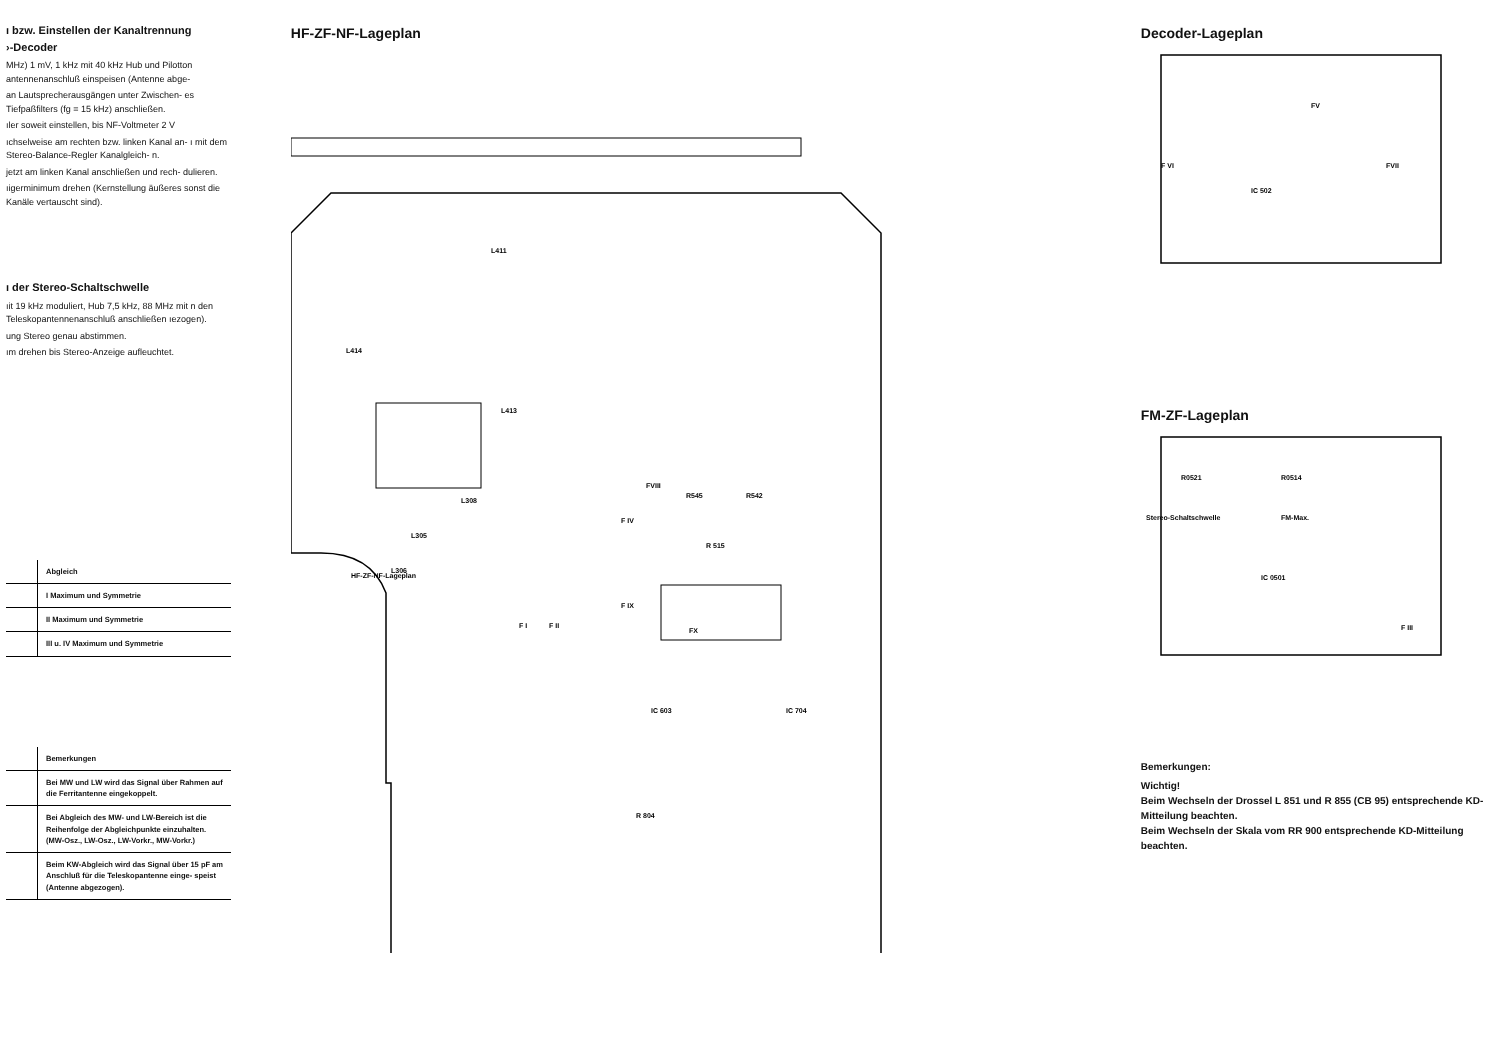ı bzw. Einstellen der Kanaltrennung
›-Decoder
MHz) 1 mV, 1 kHz mit 40 kHz Hub und Pilotton antennenanschluß einspeisen (Antenne abge-
an Lautsprecherausgängen unter Zwischen- es Tiefpaßfilters (fg = 15 kHz) anschließen.
ıler soweit einstellen, bis NF-Voltmeter 2 V
ıchselweise am rechten bzw. linken Kanal an- ı mit dem Stereo-Balance-Regler Kanalgleich- n.
jetzt am linken Kanal anschließen und rech- dulieren.
ıigerminimum drehen (Kernstellung äußeres sonst die Kanäle vertauscht sind).
ı der Stereo-Schaltschwelle
ıit 19 kHz moduliert, Hub 7,5 kHz, 88 MHz mit n den Teleskopantennenanschluß anschließen ıezogen).
ung Stereo genau abstimmen.
ım drehen bis Stereo-Anzeige aufleuchtet.
| | Abgleich |
| --- | --- |
| | I Maximum und Symmetrie |
| | II Maximum und Symmetrie |
| | III u. IV Maximum und Symmetrie |
| | Bemerkungen |
| --- | --- |
| | Bei MW und LW wird das Signal über Rahmen auf die Ferritantenne eingekoppelt. |
| | Bei Abgleich des MW- und LW-Bereich ist die Reihenfolge der Abgleichpunkte einzuhalten. (MW-Osz., LW-Osz., LW-Vorkr., MW-Vorkr.) |
| | Beim KW-Abgleich wird das Signal über 15 pF am Anschluß für die Teleskopantenne einge- speist (Antenne abgezogen). |
HF-ZF-NF-Lageplan
HF-ZF-NF-Lageplan
L411
L414
L413
L308
L305
L306
R545
R542
R 515
F IV
FVIII
F IX
FX
F I
F II
IC 603
IC 704
R 804
Decoder-Lageplan
F VI
FV
FVII
IC 502
FM-ZF-Lageplan
R0521
R0514
Stereo-Schaltschwelle
FM-Max.
IC 0501
F III
Bemerkungen:
Wichtig!
Beim Wechseln der Drossel L 851 und R 855 (CB 95) entsprechende KD-Mitteilung beachten.
Beim Wechseln der Skala vom RR 900 entsprechende KD-Mitteilung beachten.